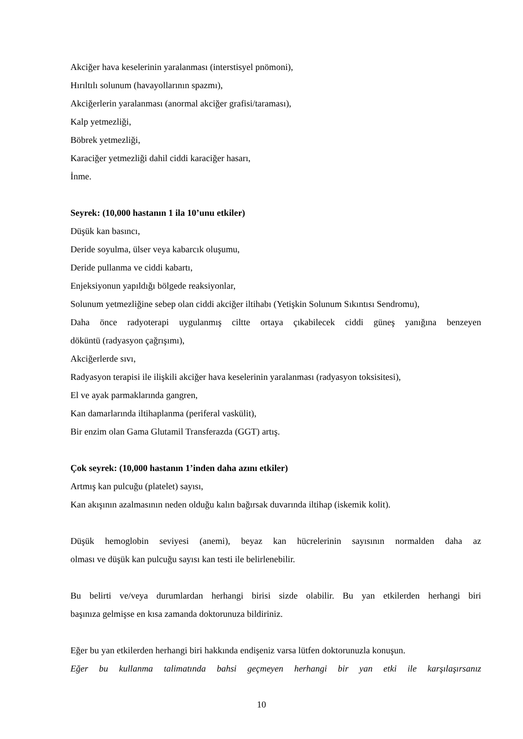Akciğer hava keselerinin yaralanması (interstisyel pnömoni),
Hırıltılı solunum (havayollarının spazmı),
Akciğerlerin yaralanması (anormal akciğer grafisi/taraması),
Kalp yetmezliği,
Böbrek yetmezliği,
Karaciğer yetmezliği dahil ciddi karaciğer hasarı,
İnme.
Seyrek: (10,000 hastanın 1 ila 10’unu etkiler)
Düşük kan basıncı,
Deride soyulma, ülser veya kabarcık oluşumu,
Deride pullanma ve ciddi kabartı,
Enjeksiyonun yapıldığı bölgede reaksiyonlar,
Solunum yetmezliğine sebep olan ciddi akciğer iltihabı (Yetişkin Solunum Sıkıntısı Sendromu),
Daha önce radyoterapi uygulanmış ciltte ortaya çıkabilecek ciddi güneş yanığına benzeyen
döküntü (radyasyon çağrışımı),
Akciğerlerde sıvı,
Radyasyon terapisi ile ilişkili akciğer hava keselerinin yaralanması (radyasyon toksisitesi),
El ve ayak parmaklarında gangren,
Kan damarlarında iltihaplanma (periferal vaskülit),
Bir enzim olan Gama Glutamil Transferazda (GGT) artış.
Çok seyrek: (10,000 hastanın 1’inden daha azını etkiler)
Artmış kan pulcuğu (platelet) sayısı,
Kan akışının azalmasının neden olduğu kalın bağırsak duvarında iltihap (iskemik kolit).
Düşük hemoglobin seviyesi (anemi), beyaz kan hücrelerinin sayısının normalden daha az
olması ve düşük kan pulcuğu sayısı kan testi ile belirlenebilir.
Bu belirti ve/veya durumlardan herhangi birisi sizde olabilir. Bu yan etkilerden herhangi biri
başınıza gelmişse en kısa zamanda doktorunuza bildiriniz.
Eğer bu yan etkilerden herhangi biri hakkında endişeniz varsa lütfen doktorunuzla konuşun.
Eğer bu kullanma talimatında bahsi geçmeyen herhangi bir yan etki ile karşılaşırsanız
10